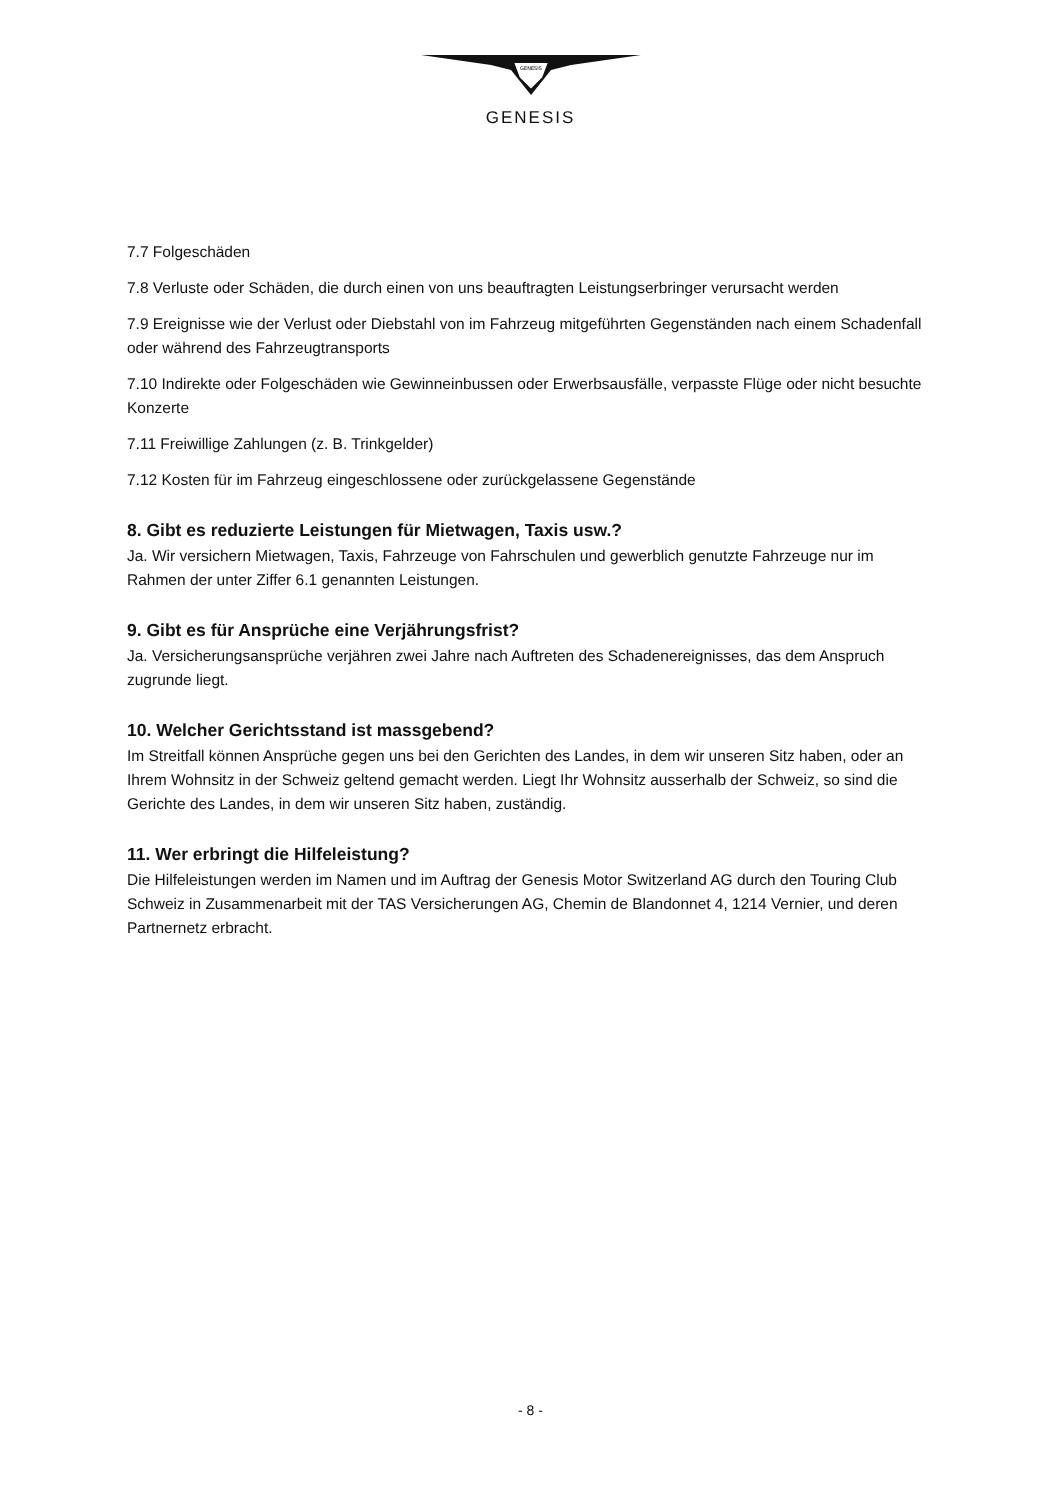GENESIS
GENESIS
7.7 Folgeschäden
7.8 Verluste oder Schäden, die durch einen von uns beauftragten Leistungserbringer verursacht werden
7.9 Ereignisse wie der Verlust oder Diebstahl von im Fahrzeug mitgeführten Gegenständen nach einem Schadenfall oder während des Fahrzeugtransports
7.10 Indirekte oder Folgeschäden wie Gewinneinbussen oder Erwerbsausfälle, verpasste Flüge oder nicht besuchte Konzerte
7.11 Freiwillige Zahlungen (z. B. Trinkgelder)
7.12 Kosten für im Fahrzeug eingeschlossene oder zurückgelassene Gegenstände
8. Gibt es reduzierte Leistungen für Mietwagen, Taxis usw.?
Ja. Wir versichern Mietwagen, Taxis, Fahrzeuge von Fahrschulen und gewerblich genutzte Fahrzeuge nur im Rahmen der unter Ziffer 6.1 genannten Leistungen.
9. Gibt es für Ansprüche eine Verjährungsfrist?
Ja. Versicherungsansprüche verjähren zwei Jahre nach Auftreten des Schadenereignisses, das dem Anspruch zugrunde liegt.
10. Welcher Gerichtsstand ist massgebend?
Im Streitfall können Ansprüche gegen uns bei den Gerichten des Landes, in dem wir unseren Sitz haben, oder an Ihrem Wohnsitz in der Schweiz geltend gemacht werden. Liegt Ihr Wohnsitz ausserhalb der Schweiz, so sind die Gerichte des Landes, in dem wir unseren Sitz haben, zuständig.
11. Wer erbringt die Hilfeleistung?
Die Hilfeleistungen werden im Namen und im Auftrag der Genesis Motor Switzerland AG durch den Touring Club Schweiz in Zusammenarbeit mit der TAS Versicherungen AG, Chemin de Blandonnet 4, 1214 Vernier, und deren Partnernetz erbracht.
- 8 -